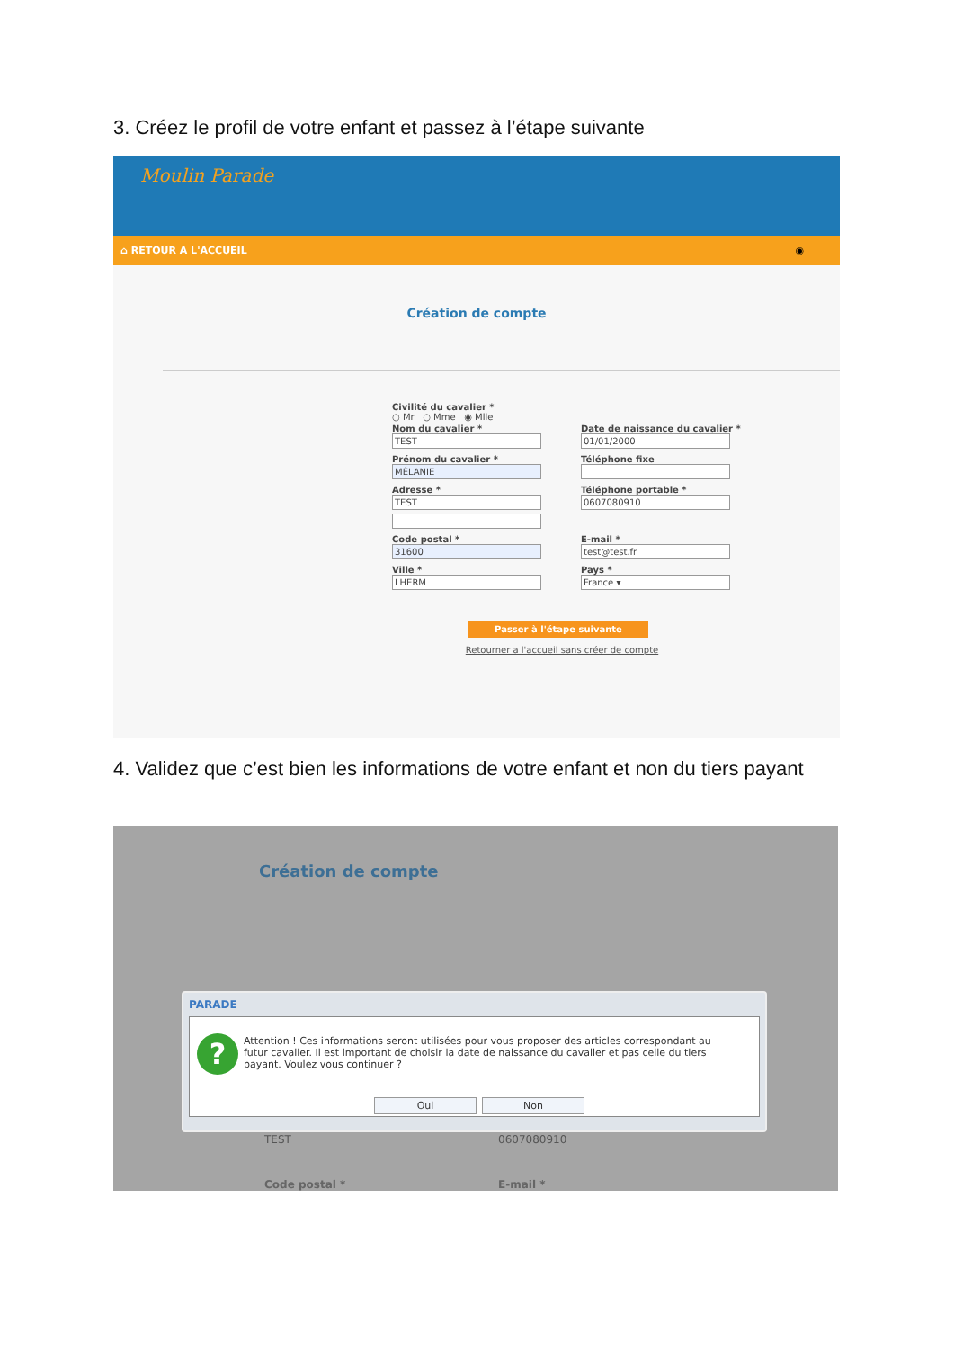3. Créez le profil de votre enfant et passez à l’étape suivante
Moulin Parade
⌂ RETOUR A L'ACCUEIL ◉
Création de compte
Civilité du cavalier *
○ Mr ○ Mme ◉ Mlle
Nom du cavalier *
TEST
Date de naissance du cavalier *
01/01/2000
Prénom du cavalier *
MÉLANIE
Téléphone fixe
Adresse *
TEST
Téléphone portable *
0607080910
Code postal *
31600
E-mail *
test@test.fr
Ville *
LHERM
Pays *
France ▾
Passer à l'étape suivante
Retourner a l'accueil sans créer de compte
4. Validez que c’est bien les informations de votre enfant et non du tiers payant
Création de compte
PARADE
?
Attention ! Ces informations seront utilisées pour vous proposer des articles correspondant au futur cavalier. Il est important de choisir la date de naissance du cavalier et pas celle du tiers payant. Voulez vous continuer ?
Oui Non
TEST 0607080910
Code postal * E-mail *